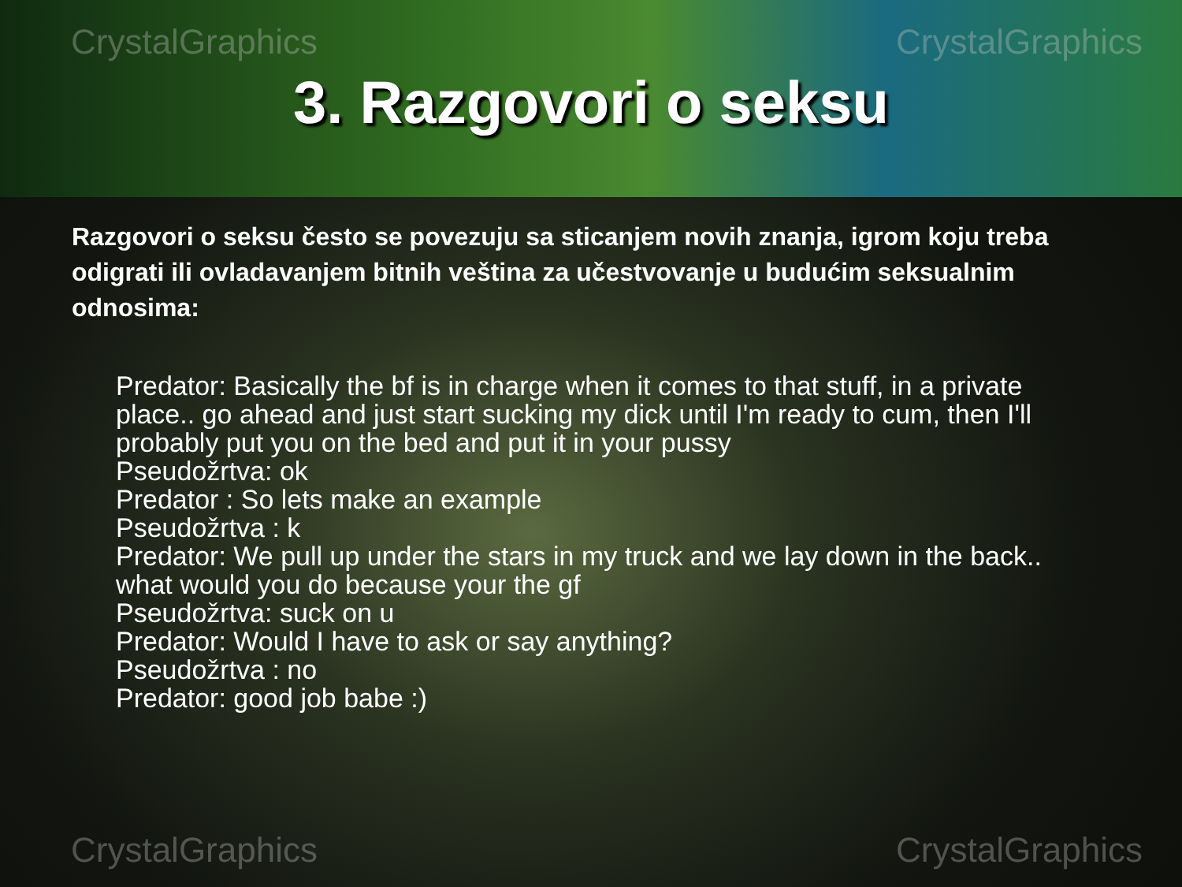CrystalGraphics CrystalGraphics
3. Razgovori o seksu
Razgovori o seksu često se povezuju sa sticanjem novih znanja, igrom koju treba odigrati ili ovladavanjem bitnih veština za učestvovanje u budućim seksualnim odnosima:
Predator: Basically the bf is in charge when it comes to that stuff, in a private place.. go ahead and just start sucking my dick until I'm ready to cum, then I'll probably put you on the bed and put it in your pussy
Pseudožrtva: ok
Predator : So lets make an example
Pseudožrtva : k
Predator: We pull up under the stars in my truck and we lay down in the back.. what would you do because your the gf
Pseudožrtva: suck on u
Predator: Would I have to ask or say anything?
Pseudožrtva : no
Predator: good job babe :)
CrystalGraphics CrystalGraphics